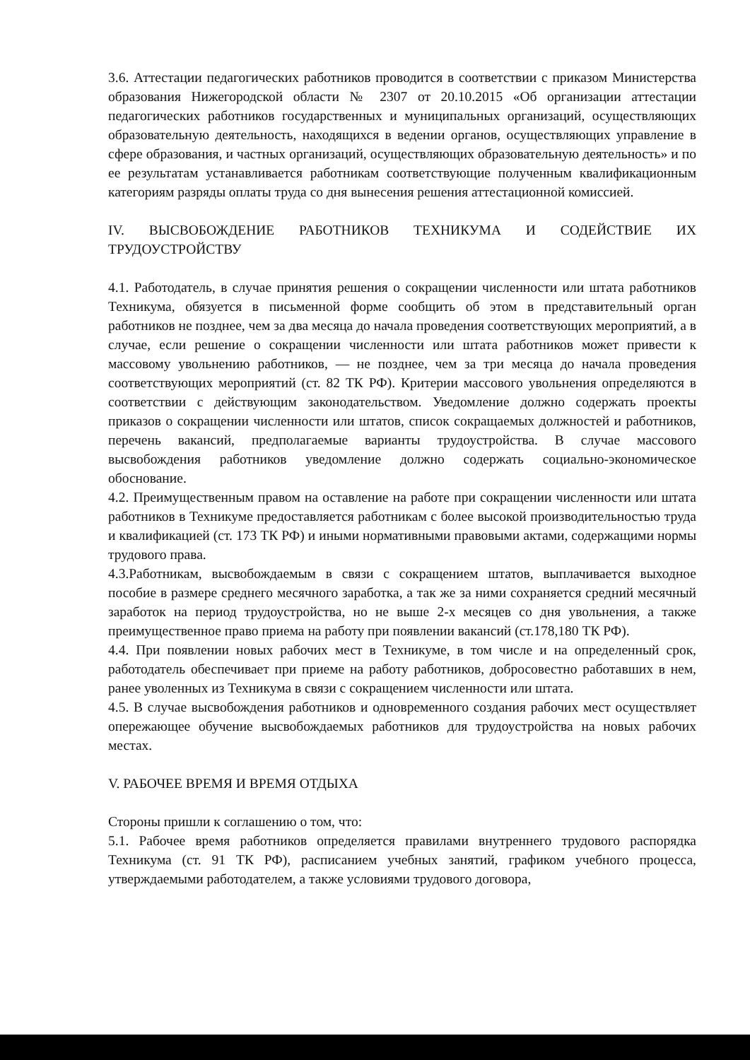3.6. Аттестации педагогических работников проводится в соответствии с приказом Министерства образования Нижегородской области № 2307 от 20.10.2015 «Об организации аттестации педагогических работников государственных и муниципальных организаций, осуществляющих образовательную деятельность, находящихся в ведении органов, осуществляющих управление в сфере образования, и частных организаций, осуществляющих образовательную деятельность» и по ее результатам устанавливается работникам соответствующие полученным квалификационным категориям разряды оплаты труда со дня вынесения решения аттестационной комиссией.
IV. ВЫСВОБОЖДЕНИЕ РАБОТНИКОВ ТЕХНИКУМА И СОДЕЙСТВИЕ ИХ ТРУДОУСТРОЙСТВУ
4.1. Работодатель, в случае принятия решения о сокращении численности или штата работников Техникума, обязуется в письменной форме сообщить об этом в представительный орган работников не позднее, чем за два месяца до начала проведения соответствующих мероприятий, а в случае, если решение о сокращении численности или штата работников может привести к массовому увольнению работников, — не позднее, чем за три месяца до начала проведения соответствующих мероприятий (ст. 82 ТК РФ). Критерии массового увольнения определяются в соответствии с действующим законодательством. Уведомление должно содержать проекты приказов о сокращении численности или штатов, список сокращаемых должностей и работников, перечень вакансий, предполагаемые варианты трудоустройства. В случае массового высвобождения работников уведомление должно содержать социально-экономическое обоснование.
4.2. Преимущественным правом на оставление на работе при сокращении численности или штата работников в Техникуме предоставляется работникам с более высокой производительностью труда и квалификацией (ст. 173 ТК РФ) и иными нормативными правовыми актами, содержащими нормы трудового права.
4.3.Работникам, высвобождаемым в связи с сокращением штатов, выплачивается выходное пособие в размере среднего месячного заработка, а так же за ними сохраняется средний месячный заработок на период трудоустройства, но не выше 2-х месяцев со дня увольнения, а также преимущественное право приема на работу при появлении вакансий (ст.178,180 ТК РФ).
4.4. При появлении новых рабочих мест в Техникуме, в том числе и на определенный срок, работодатель обеспечивает при приеме на работу работников, добросовестно работавших в нем, ранее уволенных из Техникума в связи с сокращением численности или штата.
4.5. В случае высвобождения работников и одновременного создания рабочих мест осуществляет опережающее обучение высвобождаемых работников для трудоустройства на новых рабочих местах.
V. РАБОЧЕЕ ВРЕМЯ И ВРЕМЯ ОТДЫХА
Стороны пришли к соглашению о том, что:
5.1. Рабочее время работников определяется правилами внутреннего трудового распорядка Техникума (ст. 91 ТК РФ), расписанием учебных занятий, графиком учебного процесса, утверждаемыми работодателем, а также условиями трудового договора,